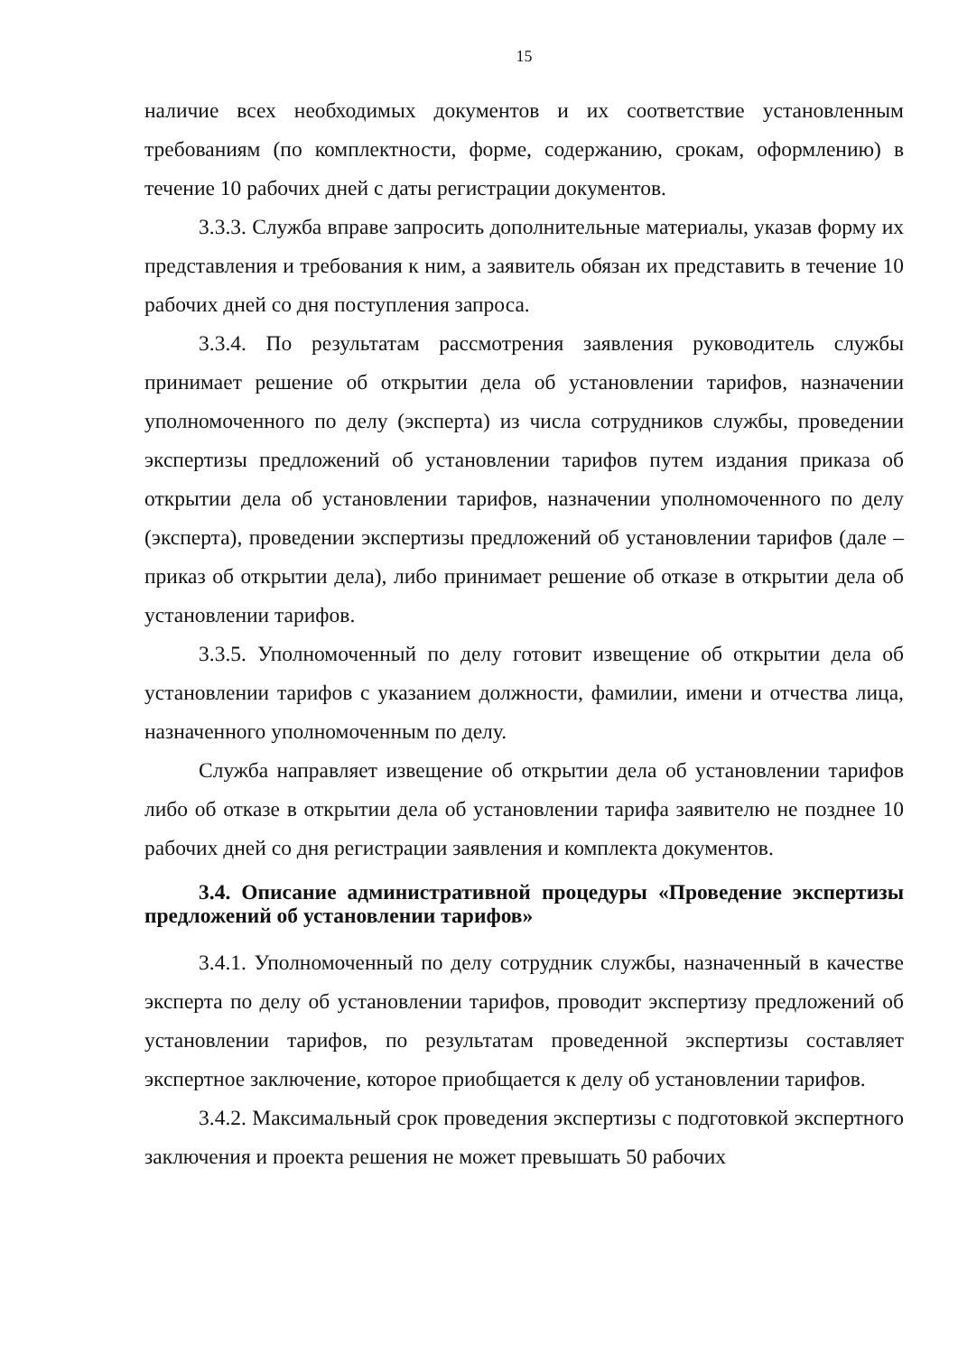15
наличие всех необходимых документов и их соответствие установленным требованиям (по комплектности, форме, содержанию, срокам, оформлению) в течение 10 рабочих дней с даты регистрации документов.
3.3.3. Служба вправе запросить дополнительные материалы, указав форму их представления и требования к ним, а заявитель обязан их представить в течение 10 рабочих дней со дня поступления запроса.
3.3.4. По результатам рассмотрения заявления руководитель службы принимает решение об открытии дела об установлении тарифов, назначении уполномоченного по делу (эксперта) из числа сотрудников службы, проведении экспертизы предложений об установлении тарифов путем издания приказа об открытии дела об установлении тарифов, назначении уполномоченного по делу (эксперта), проведении экспертизы предложений об установлении тарифов (дале – приказ об открытии дела), либо принимает решение об отказе в открытии дела об установлении тарифов.
3.3.5. Уполномоченный по делу готовит извещение об открытии дела об установлении тарифов с указанием должности, фамилии, имени и отчества лица, назначенного уполномоченным по делу.
Служба направляет извещение об открытии дела об установлении тарифов либо об отказе в открытии дела об установлении тарифа заявителю не позднее 10 рабочих дней со дня регистрации заявления и комплекта документов.
3.4. Описание административной процедуры «Проведение экспертизы предложений об установлении тарифов»
3.4.1. Уполномоченный по делу сотрудник службы, назначенный в качестве эксперта по делу об установлении тарифов, проводит экспертизу предложений об установлении тарифов, по результатам проведенной экспертизы составляет экспертное заключение, которое приобщается к делу об установлении тарифов.
3.4.2. Максимальный срок проведения экспертизы с подготовкой экспертного заключения и проекта решения не может превышать 50 рабочих